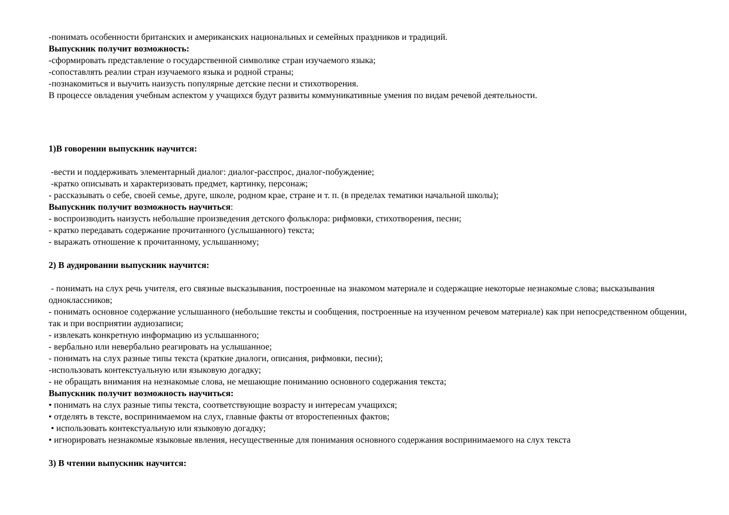-понимать особенности британских и американских национальных и семейных праздников и традиций.
Выпускник получит возможность:
-сформировать представление о государственной символике стран изучаемого языка;
-сопоставлять реалии стран изучаемого языка и родной страны;
-познакомиться и выучить наизусть популярные детские песни и стихотворения.
В процессе овладения учебным аспектом у учащихся будут развиты коммуникативные умения по видам речевой деятельности.
1)В говорении выпускник научится:
-вести и поддерживать элементарный диалог: диалог-расспрос, диалог-побуждение;
-кратко описывать и характеризовать предмет, картинку, персонаж;
- рассказывать о себе, своей семье, друге, школе, родном крае, стране и т. п. (в пределах тематики начальной школы);
Выпускник получит возможность научиться:
- воспроизводить наизусть небольшие произведения детского фольклора: рифмовки, стихотворения, песни;
- кратко передавать содержание прочитанного (услышанного) текста;
- выражать отношение к прочитанному, услышанному;
2) В аудировании выпускник научится:
- понимать на слух речь учителя, его связные высказывания, построенные на знакомом материале и содержащие некоторые незнакомые слова; высказывания одноклассников;
- понимать основное содержание услышанного (небольшие тексты и сообщения, построенные на изученном речевом материале) как при непосредственном общении, так и при восприятии аудиозаписи;
- извлекать конкретную информацию из услышанного;
- вербально или невербально реагировать на услышанное;
- понимать на слух разные типы текста (краткие диалоги, описания, рифмовки, песни);
-использовать контекстуальную или языковую догадку;
- не обращать внимания на незнакомые слова, не мешающие пониманию основного содержания текста;
Выпускник получит возможность научиться:
• понимать на слух разные типы текста, соответствующие возрасту и интересам учащихся;
• отделять в тексте, воспринимаемом на слух, главные факты от второстепенных фактов;
• использовать контекстуальную или языковую догадку;
• игнорировать незнакомые языковые явления, несущественные для понимания основного содержания воспринимаемого на слух текста
3) В чтении выпускник научится: